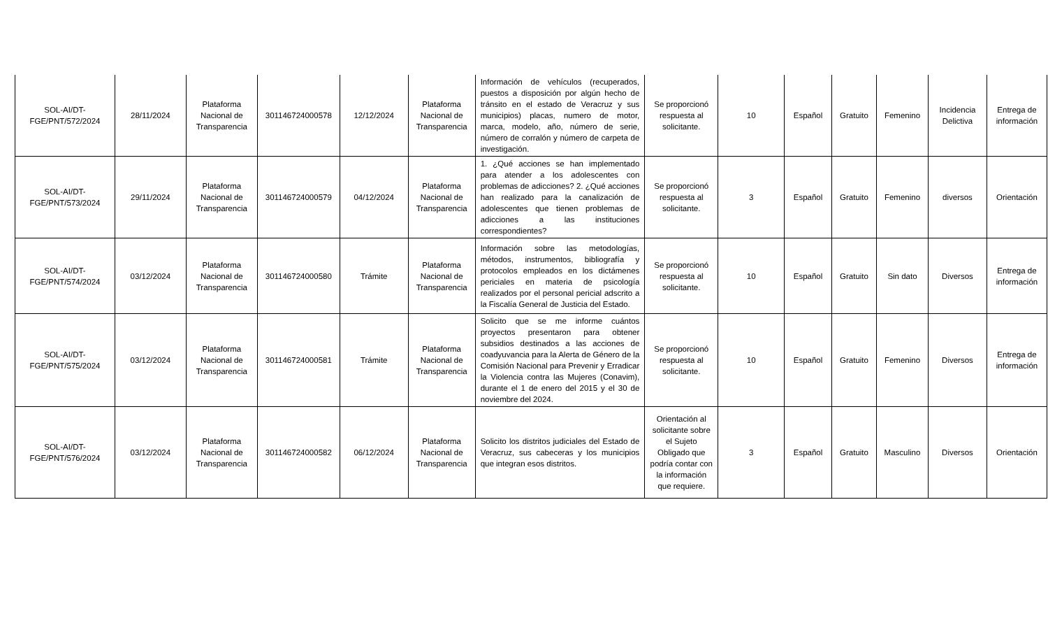| SOL-AI/DT-FGE/PNT/572/2024 | 28/11/2024 | Plataforma Nacional de Transparencia | 301146724000578 | 12/12/2024 | Plataforma Nacional de Transparencia | Información de vehículos (recuperados, puestos a disposición por algún hecho de tránsito en el estado de Veracruz y sus municipios) placas, numero de motor, marca, modelo, año, número de serie, número de corralón y número de carpeta de investigación. | Se proporcionó respuesta al solicitante. | 10 | Español | Gratuito | Femenino | Incidencia Delictiva | Entrega de información |
| SOL-AI/DT-FGE/PNT/573/2024 | 29/11/2024 | Plataforma Nacional de Transparencia | 301146724000579 | 04/12/2024 | Plataforma Nacional de Transparencia | 1. ¿Qué acciones se han implementado para atender a los adolescentes con problemas de adicciones? 2. ¿Qué acciones han realizado para la canalización de adolescentes que tienen problemas de adicciones a las instituciones correspondientes? | Se proporcionó respuesta al solicitante. | 3 | Español | Gratuito | Femenino | diversos | Orientación |
| SOL-AI/DT-FGE/PNT/574/2024 | 03/12/2024 | Plataforma Nacional de Transparencia | 301146724000580 | Trámite | Plataforma Nacional de Transparencia | Información sobre las metodologías, métodos, instrumentos, bibliografía y protocolos empleados en los dictámenes periciales en materia de psicología realizados por el personal pericial adscrito a la Fiscalía General de Justicia del Estado. | Se proporcionó respuesta al solicitante. | 10 | Español | Gratuito | Sin dato | Diversos | Entrega de información |
| SOL-AI/DT-FGE/PNT/575/2024 | 03/12/2024 | Plataforma Nacional de Transparencia | 301146724000581 | Trámite | Plataforma Nacional de Transparencia | Solicito que se me informe cuántos proyectos presentaron para obtener subsidios destinados a las acciones de coadyuvancia para la Alerta de Género de la Comisión Nacional para Prevenir y Erradicar la Violencia contra las Mujeres (Conavim), durante el 1 de enero del 2015 y el 30 de noviembre del 2024. | Se proporcionó respuesta al solicitante. | 10 | Español | Gratuito | Femenino | Diversos | Entrega de información |
| SOL-AI/DT-FGE/PNT/576/2024 | 03/12/2024 | Plataforma Nacional de Transparencia | 301146724000582 | 06/12/2024 | Plataforma Nacional de Transparencia | Solicito los distritos judiciales del Estado de Veracruz, sus cabeceras y los municipios que integran esos distritos. | Orientación al solicitante sobre el Sujeto Obligado que podría contar con la información que requiere. | 3 | Español | Gratuito | Masculino | Diversos | Orientación |